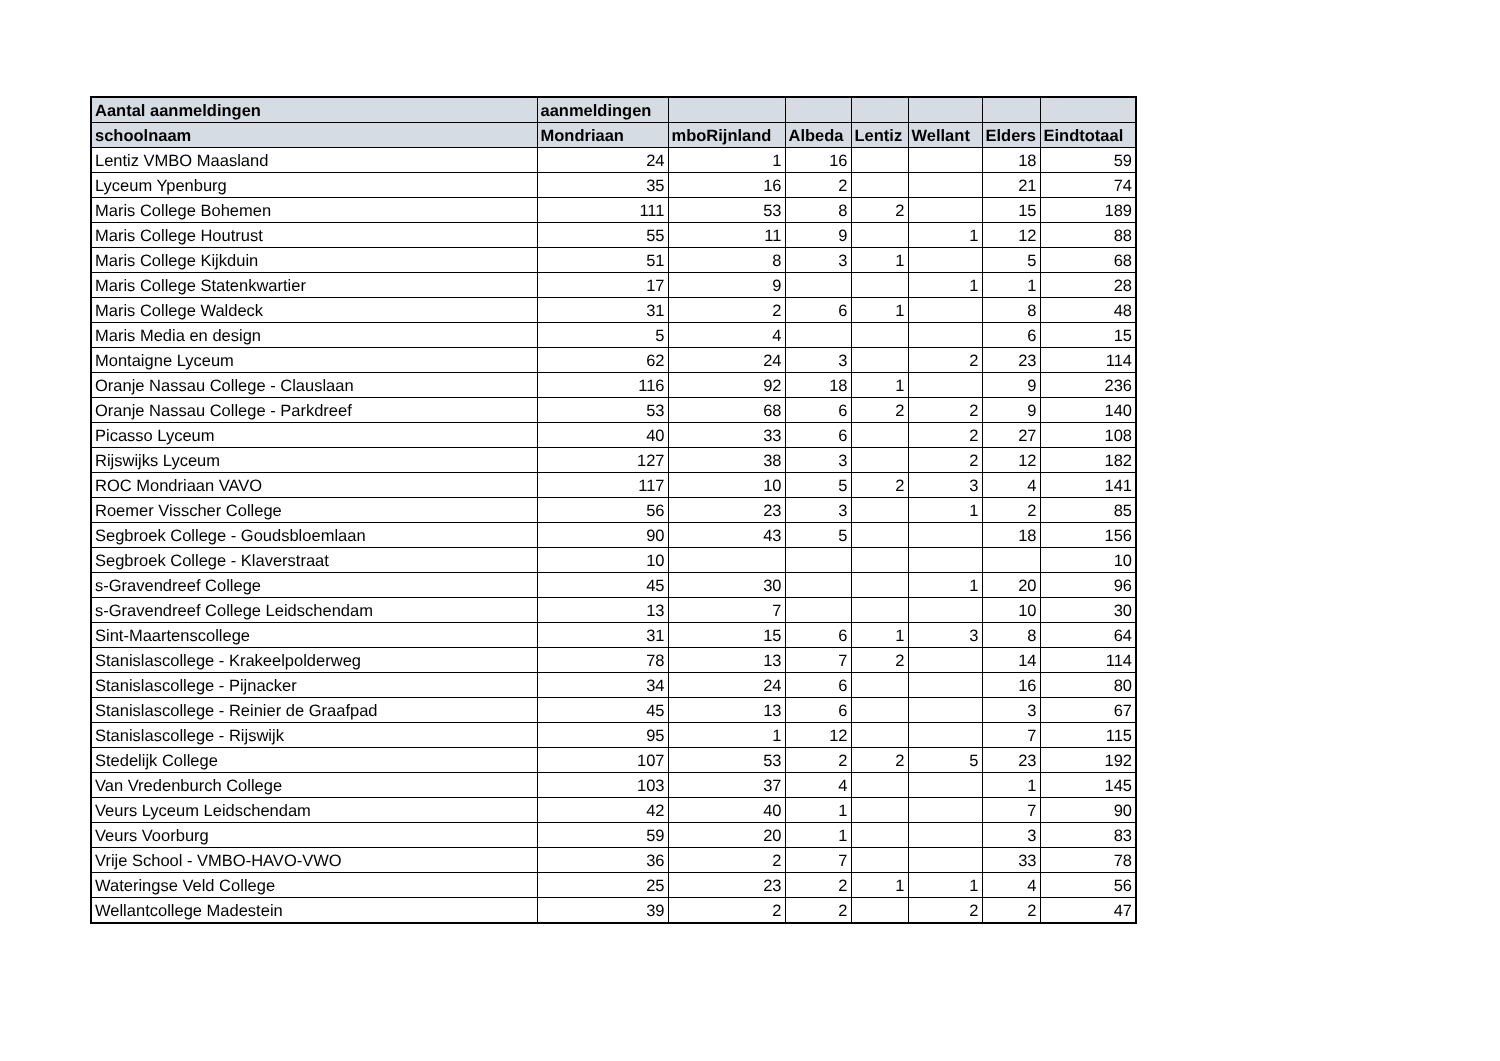| Aantal aanmeldingen | aanmeldingen | | | | | | |
| --- | --- | --- | --- | --- | --- | --- | --- |
| schoolnaam | Mondriaan | mboRijnland | Albeda | Lentiz | Wellant | Elders | Eindtotaal |
| Lentiz VMBO Maasland | 24 | 1 | 16 | | | 18 | 59 |
| Lyceum Ypenburg | 35 | 16 | 2 | | | 21 | 74 |
| Maris College Bohemen | 111 | 53 | 8 | 2 | | 15 | 189 |
| Maris College Houtrust | 55 | 11 | 9 | | 1 | 12 | 88 |
| Maris College Kijkduin | 51 | 8 | 3 | 1 | | 5 | 68 |
| Maris College Statenkwartier | 17 | 9 | | | 1 | 1 | 28 |
| Maris College Waldeck | 31 | 2 | 6 | 1 | | 8 | 48 |
| Maris Media en design | 5 | 4 | | | | 6 | 15 |
| Montaigne Lyceum | 62 | 24 | 3 | | 2 | 23 | 114 |
| Oranje Nassau College - Clauslaan | 116 | 92 | 18 | 1 | | 9 | 236 |
| Oranje Nassau College - Parkdreef | 53 | 68 | 6 | 2 | 2 | 9 | 140 |
| Picasso Lyceum | 40 | 33 | 6 | | 2 | 27 | 108 |
| Rijswijks Lyceum | 127 | 38 | 3 | | 2 | 12 | 182 |
| ROC Mondriaan VAVO | 117 | 10 | 5 | 2 | 3 | 4 | 141 |
| Roemer Visscher College | 56 | 23 | 3 | | 1 | 2 | 85 |
| Segbroek College - Goudsbloemlaan | 90 | 43 | 5 | | | 18 | 156 |
| Segbroek College - Klaverstraat | 10 | | | | | | 10 |
| s-Gravendreef College | 45 | 30 | | | 1 | 20 | 96 |
| s-Gravendreef College Leidschendam | 13 | 7 | | | | 10 | 30 |
| Sint-Maartenscollege | 31 | 15 | 6 | 1 | 3 | 8 | 64 |
| Stanislascollege - Krakeelpolderweg | 78 | 13 | 7 | 2 | | 14 | 114 |
| Stanislascollege - Pijnacker | 34 | 24 | 6 | | | 16 | 80 |
| Stanislascollege - Reinier de Graafpad | 45 | 13 | 6 | | | 3 | 67 |
| Stanislascollege - Rijswijk | 95 | 1 | 12 | | | 7 | 115 |
| Stedelijk College | 107 | 53 | 2 | 2 | 5 | 23 | 192 |
| Van Vredenburch College | 103 | 37 | 4 | | | 1 | 145 |
| Veurs Lyceum Leidschendam | 42 | 40 | 1 | | | 7 | 90 |
| Veurs Voorburg | 59 | 20 | 1 | | | 3 | 83 |
| Vrije School - VMBO-HAVO-VWO | 36 | 2 | 7 | | | 33 | 78 |
| Wateringse Veld College | 25 | 23 | 2 | 1 | 1 | 4 | 56 |
| Wellantcollege Madestein | 39 | 2 | 2 | | 2 | 2 | 47 |